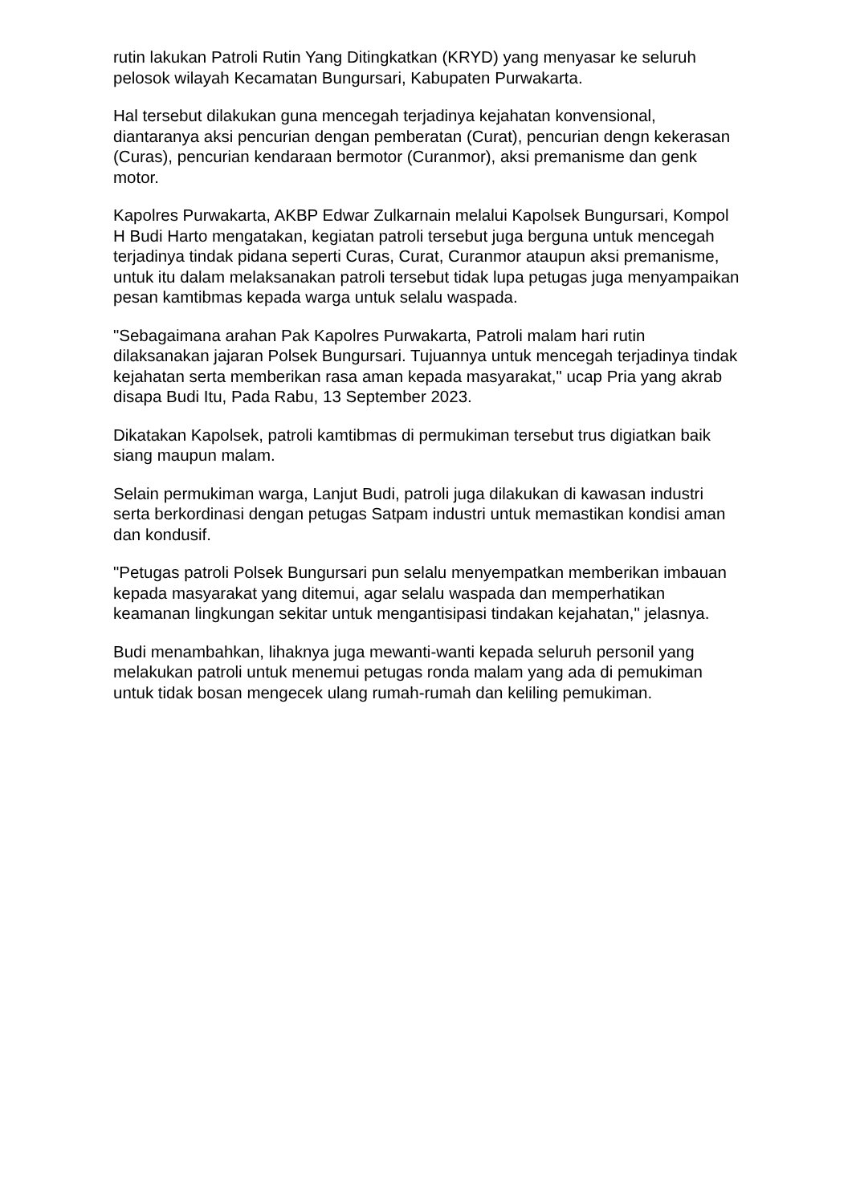rutin lakukan Patroli Rutin Yang Ditingkatkan (KRYD) yang menyasar ke seluruh pelosok wilayah Kecamatan Bungursari, Kabupaten Purwakarta.
Hal tersebut dilakukan guna mencegah terjadinya kejahatan konvensional, diantaranya aksi pencurian dengan pemberatan (Curat), pencurian dengn kekerasan (Curas), pencurian kendaraan bermotor (Curanmor), aksi premanisme dan genk motor.
Kapolres Purwakarta, AKBP Edwar Zulkarnain melalui Kapolsek Bungursari, Kompol H Budi Harto mengatakan, kegiatan patroli tersebut juga berguna untuk mencegah terjadinya tindak pidana seperti Curas, Curat, Curanmor ataupun aksi premanisme, untuk itu dalam melaksanakan patroli tersebut tidak lupa petugas juga menyampaikan pesan kamtibmas kepada warga untuk selalu waspada.
"Sebagaimana arahan Pak Kapolres Purwakarta, Patroli malam hari rutin dilaksanakan jajaran Polsek Bungursari. Tujuannya untuk mencegah terjadinya tindak kejahatan serta memberikan rasa aman kepada masyarakat," ucap Pria yang akrab disapa Budi Itu, Pada Rabu, 13 September 2023.
Dikatakan Kapolsek, patroli kamtibmas di permukiman tersebut trus digiatkan baik siang maupun malam.
Selain permukiman warga, Lanjut Budi, patroli juga dilakukan di kawasan industri serta berkordinasi dengan petugas Satpam industri untuk memastikan kondisi aman dan kondusif.
"Petugas patroli Polsek Bungursari pun selalu menyempatkan memberikan imbauan kepada masyarakat yang ditemui, agar selalu waspada dan memperhatikan keamanan lingkungan sekitar untuk mengantisipasi tindakan kejahatan," jelasnya.
Budi menambahkan, lihaknya juga mewanti-wanti kepada seluruh personil yang melakukan patroli untuk menemui petugas ronda malam yang ada di pemukiman untuk tidak bosan mengecek ulang rumah-rumah dan keliling pemukiman.